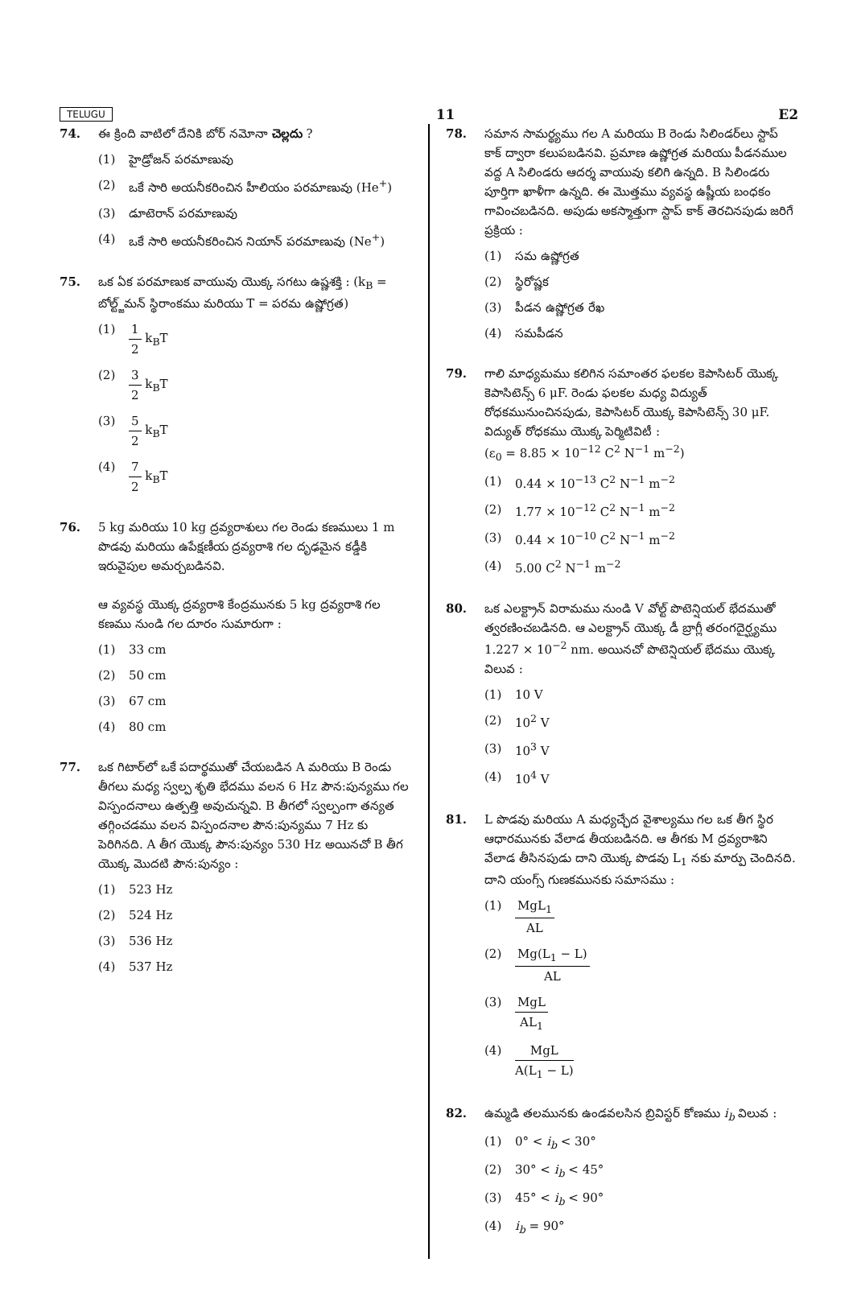TELUGU 11 E2
74. ఈ క్రింది వాటిలో దేనికి బోర్ నమోనా చెల్లదు ?
(1) హైడ్రోజన్ పరమాణువు
(2) ఒకే సారి అయనీకరించిన హీలియం పరమాణువు (He<sup>+</sup>)
(3) డూటెరాన్ పరమాణువు
(4) ఒకే సారి అయనీకరించిన నియాన్ పరమాణువు (Ne<sup>+</sup>)
75. ఒక ఏక పరమాణుక వాయువు యొక్క సగటు ఉష్ణశక్తి : (k<sub>B</sub> = బోల్ట్జ్‌మన్ స్థిరాంకము మరియు T = పరమ ఉష్ణోగ్రత)
(1) 1 2 k<sub>B</sub>T
(2) 3 2 k<sub>B</sub>T
(3) 5 2 k<sub>B</sub>T
(4) 7 2 k<sub>B</sub>T
76. 5 kg మరియు 10 kg ద్రవ్యరాశులు గల రెండు కణములు 1 m పొడవు మరియు ఉపేక్షణీయ ద్రవ్యరాశి గల దృఢమైన కడ్డీకి ఇరువైపుల అమర్చబడినవి.
ఆ వ్యవస్థ యొక్క ద్రవ్యరాశి కేంద్రమునకు 5 kg ద్రవ్యరాశి గల కణము నుండి గల దూరం సుమారుగా :
(1) 33 cm
(2) 50 cm
(3) 67 cm
(4) 80 cm
77. ఒక గిటార్‌లో ఒకే పదార్థముతో చేయబడిన A మరియు B రెండు తీగలు మధ్య స్వల్ప శృతి భేదము వలన 6 Hz పౌన:పున్యము గల విస్పందనాలు ఉత్పత్తి అవుచున్నవి. B తీగలో స్వల్పంగా తన్యత తగ్గించడము వలన విస్పందనాల పౌన:పున్యము 7 Hz కు పెరిగినది. A తీగ యొక్క పౌన:పున్యం 530 Hz అయినచో B తీగ యొక్క మొదటి పౌన:పున్యం :
(1) 523 Hz
(2) 524 Hz
(3) 536 Hz
(4) 537 Hz
78. సమాన సామర్థ్యము గల A మరియు B రెండు సిలిండర్‌లు స్టాప్ కాక్ ద్వారా కలుపబడినవి. ప్రమాణ ఉష్ణోగ్రత మరియు పీడనముల వద్ద A సిలిండరు ఆదర్శ వాయువు కలిగి ఉన్నది. B సిలిండరు పూర్తిగా ఖాళీగా ఉన్నది. ఈ మొత్తము వ్యవస్థ ఉష్ణీయ బంధకం గావించబడినది. అపుడు అకస్మాత్తుగా స్టాప్ కాక్ తెరచినపుడు జరిగే ప్రక్రియ :
(1) సమ ఉష్ణోగ్రత
(2) స్థిరోష్ణక
(3) పీడన ఉష్ణోగ్రత రేఖ
(4) సమపీడన
79. గాలి మాధ్యమము కలిగిన సమాంతర ఫలకల కెపాసిటర్ యొక్క కెపాసిటెన్స్ 6 μF. రెండు ఫలకల మధ్య విద్యుత్ రోధకమునుంచినపుడు, కెపాసిటర్ యొక్క కెపాసిటెన్స్ 30 μF. విద్యుత్ రోధకము యొక్క పెర్మిటివిటీ :
(ε<sub>0</sub> = 8.85 × 10<sup>−12</sup> C<sup>2</sup> N<sup>−1</sup> m<sup>−2</sup>)
(1) 0.44 × 10<sup>−13</sup> C<sup>2</sup> N<sup>−1</sup> m<sup>−2</sup>
(2) 1.77 × 10<sup>−12</sup> C<sup>2</sup> N<sup>−1</sup> m<sup>−2</sup>
(3) 0.44 × 10<sup>−10</sup> C<sup>2</sup> N<sup>−1</sup> m<sup>−2</sup>
(4) 5.00 C<sup>2</sup> N<sup>−1</sup> m<sup>−2</sup>
80. ఒక ఎలక్ట్రాన్ విరామము నుండి V వోల్ట్ పొటెన్షియల్ భేదముతో త్వరణించబడినది. ఆ ఎలక్ట్రాన్ యొక్క డీ బ్రాగ్లీ తరంగదైర్ఘ్యము 1.227 × 10<sup>−2</sup> nm. అయినచో పొటెన్షియల్ భేదము యొక్క విలువ :
(1) 10 V
(2) 10<sup>2</sup> V
(3) 10<sup>3</sup> V
(4) 10<sup>4</sup> V
81. L పొడవు మరియు A మధ్యచ్ఛేద వైశాల్యము గల ఒక తీగ స్థిర ఆధారమునకు వేలాడ తీయబడినది. ఆ తీగకు M ద్రవ్యరాశిని వేలాడ తీసినపుడు దాని యొక్క పొడవు L<sub>1</sub> నకు మార్పు చెందినది. దాని యంగ్స్ గుణకమునకు సమాసము :
(1) MgL<sub>1</sub> AL
(2) Mg(L<sub>1</sub> − L) AL
(3) MgL AL<sub>1</sub>
(4) MgL A(L<sub>1</sub> − L)
82. ఉమ్మడి తలమునకు ఉండవలసిన బ్రివిస్టర్ కోణము i<sub>b</sub> విలువ :
(1) 0° < i<sub>b</sub> < 30°
(2) 30° < i<sub>b</sub> < 45°
(3) 45° < i<sub>b</sub> < 90°
(4) i<sub>b</sub> = 90°